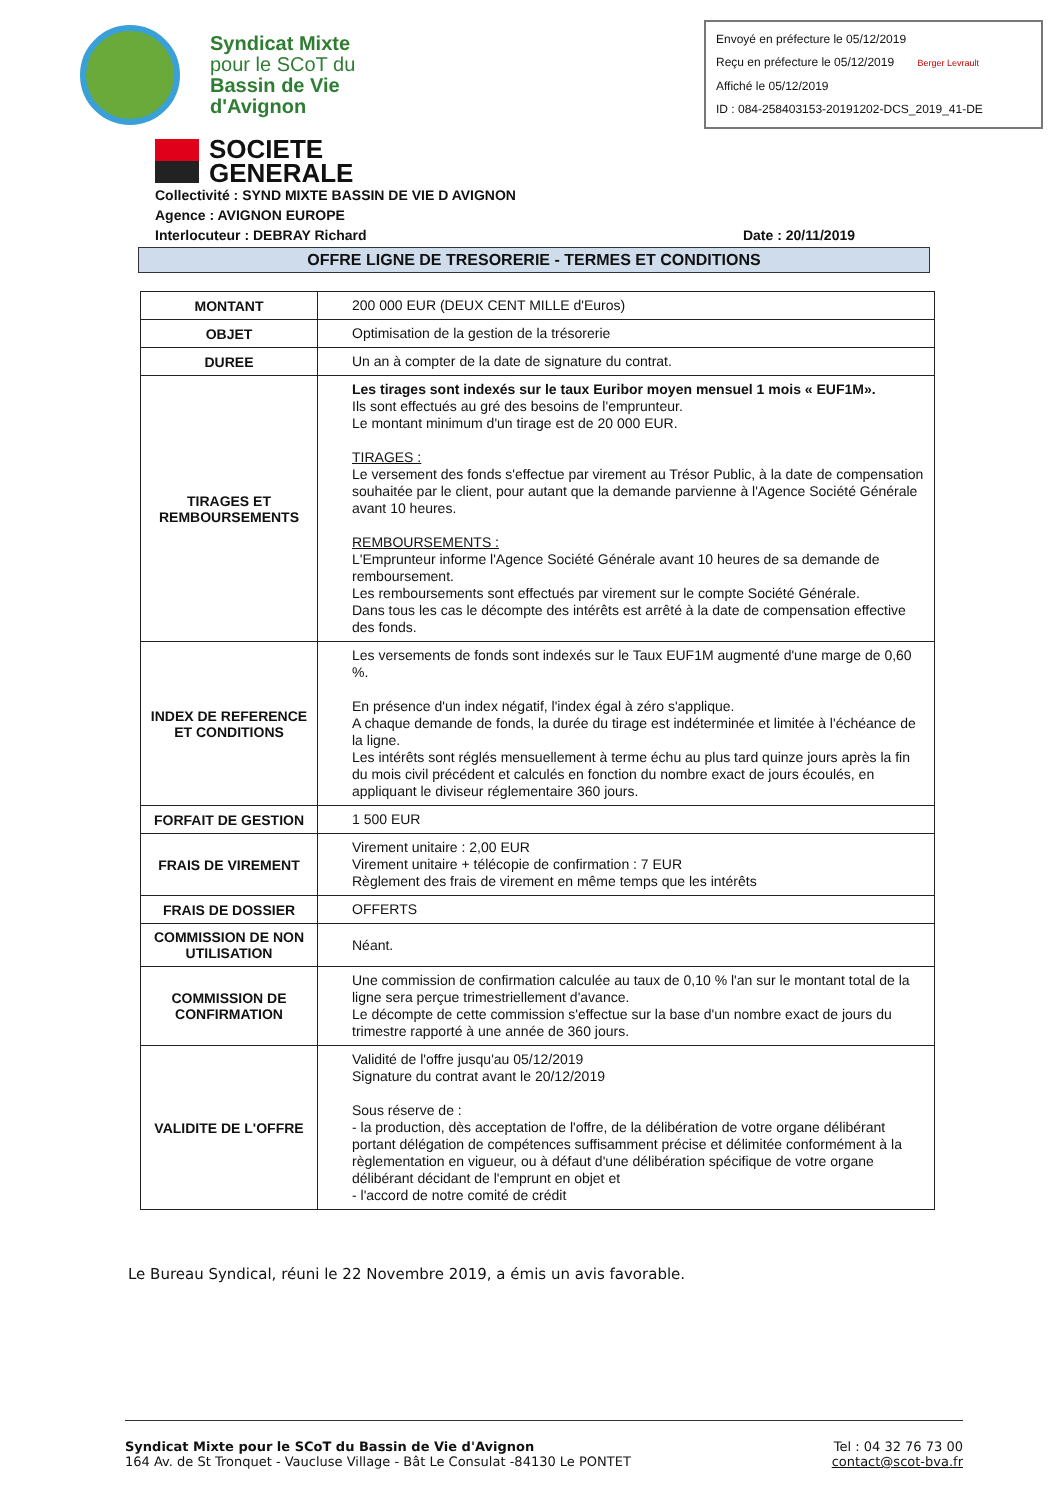Syndicat Mixte
pour le SCoT du
Bassin de Vie
d'Avignon
Envoyé en préfecture le 05/12/2019
Reçu en préfecture le 05/12/2019 Berger Levrault
Affiché le 05/12/2019
ID : 084-258403153-20191202-DCS_2019_41-DE
SOCIETE
GENERALE
Collectivité : SYND MIXTE BASSIN DE VIE D AVIGNON
Agence : AVIGNON EUROPE
Interlocuteur : DEBRAY Richard Date : 20/11/2019
OFFRE LIGNE DE TRESORERIE - TERMES ET CONDITIONS
| MONTANT | 200 000 EUR (DEUX CENT MILLE d'Euros) |
| OBJET | Optimisation de la gestion de la trésorerie |
| DUREE | Un an à compter de la date de signature du contrat. |
| TIRAGES ET REMBOURSEMENTS | Les tirages sont indexés sur le taux Euribor moyen mensuel 1 mois « EUF1M». Ils sont effectués au gré des besoins de l'emprunteur. Le montant minimum d'un tirage est de 20 000 EUR. TIRAGES : Le versement des fonds s'effectue par virement au Trésor Public, à la date de compensation souhaitée par le client, pour autant que la demande parvienne à l'Agence Société Générale avant 10 heures. REMBOURSEMENTS : L'Emprunteur informe l'Agence Société Générale avant 10 heures de sa demande de remboursement. Les remboursements sont effectués par virement sur le compte Société Générale. Dans tous les cas le décompte des intérêts est arrêté à la date de compensation effective des fonds. |
| INDEX DE REFERENCE ET CONDITIONS | Les versements de fonds sont indexés sur le Taux EUF1M augmenté d'une marge de 0,60 %. En présence d'un index négatif, l'index égal à zéro s'applique. A chaque demande de fonds, la durée du tirage est indéterminée et limitée à l'échéance de la ligne. Les intérêts sont réglés mensuellement à terme échu au plus tard quinze jours après la fin du mois civil précédent et calculés en fonction du nombre exact de jours écoulés, en appliquant le diviseur réglementaire 360 jours. |
| FORFAIT DE GESTION | 1 500 EUR |
| FRAIS DE VIREMENT | Virement unitaire : 2,00 EUR Virement unitaire + télécopie de confirmation : 7 EUR Règlement des frais de virement en même temps que les intérêts |
| FRAIS DE DOSSIER | OFFERTS |
| COMMISSION DE NON UTILISATION | Néant. |
| COMMISSION DE CONFIRMATION | Une commission de confirmation calculée au taux de 0,10 % l'an sur le montant total de la ligne sera perçue trimestriellement d'avance. Le décompte de cette commission s'effectue sur la base d'un nombre exact de jours du trimestre rapporté à une année de 360 jours. |
| VALIDITE DE L'OFFRE | Validité de l'offre jusqu'au 05/12/2019 Signature du contrat avant le 20/12/2019 Sous réserve de : - la production, dès acceptation de l'offre, de la délibération de votre organe délibérant portant délégation de compétences suffisamment précise et délimitée conformément à la règlementation en vigueur, ou à défaut d'une délibération spécifique de votre organe délibérant décidant de l'emprunt en objet et - l'accord de notre comité de crédit |
Le Bureau Syndical, réuni le 22 Novembre 2019, a émis un avis favorable.
Syndicat Mixte pour le SCoT du Bassin de Vie d'Avignon
164 Av. de St Tronquet - Vaucluse Village - Bât Le Consulat -84130 Le PONTET
Tel : 04 32 76 73 00
contact@scot-bva.fr